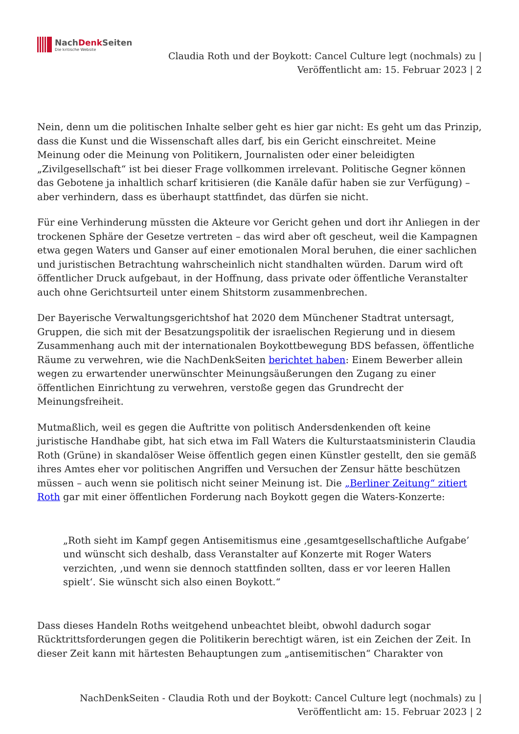NachDenk Seiten
Die kritische Website
Claudia Roth und der Boykott: Cancel Culture legt (nochmals) zu |
Veröffentlicht am: 15. Februar 2023 | 2
Nein, denn um die politischen Inhalte selber geht es hier gar nicht: Es geht um das Prinzip, dass die Kunst und die Wissenschaft alles darf, bis ein Gericht einschreitet. Meine Meinung oder die Meinung von Politikern, Journalisten oder einer beleidigten „Zivilgesellschaft“ ist bei dieser Frage vollkommen irrelevant. Politische Gegner können das Gebotene ja inhaltlich scharf kritisieren (die Kanäle dafür haben sie zur Verfügung) – aber verhindern, dass es überhaupt stattfindet, das dürfen sie nicht.
Für eine Verhinderung müssten die Akteure vor Gericht gehen und dort ihr Anliegen in der trockenen Sphäre der Gesetze vertreten – das wird aber oft gescheut, weil die Kampagnen etwa gegen Waters und Ganser auf einer emotionalen Moral beruhen, die einer sachlichen und juristischen Betrachtung wahrscheinlich nicht standhalten würden. Darum wird oft öffentlicher Druck aufgebaut, in der Hoffnung, dass private oder öffentliche Veranstalter auch ohne Gerichtsurteil unter einem Shitstorm zusammenbrechen.
Der Bayerische Verwaltungsgerichtshof hat 2020 dem Münchener Stadtrat untersagt, Gruppen, die sich mit der Besatzungspolitik der israelischen Regierung und in diesem Zusammenhang auch mit der internationalen Boykottbewegung BDS befassen, öffentliche Räume zu verwehren, wie die NachDenkSeiten berichtet haben: Einem Bewerber allein wegen zu erwartender unerwünschter Meinungsäußerungen den Zugang zu einer öffentlichen Einrichtung zu verwehren, verstoße gegen das Grundrecht der Meinungsfreiheit.
Mutmaßlich, weil es gegen die Auftritte von politisch Andersdenkenden oft keine juristische Handhabe gibt, hat sich etwa im Fall Waters die Kulturstaatsministerin Claudia Roth (Grüne) in skandalöser Weise öffentlich gegen einen Künstler gestellt, den sie gemäß ihres Amtes eher vor politischen Angriffen und Versuchen der Zensur hätte beschützen müssen – auch wenn sie politisch nicht seiner Meinung ist. Die „Berliner Zeitung“ zitiert Roth gar mit einer öffentlichen Forderung nach Boykott gegen die Waters-Konzerte:
„Roth sieht im Kampf gegen Antisemitismus eine ‚gesamtgesellschaftliche Aufgabe’ und wünscht sich deshalb, dass Veranstalter auf Konzerte mit Roger Waters verzichten, ‚und wenn sie dennoch stattfinden sollten, dass er vor leeren Hallen spielt‘. Sie wünscht sich also einen Boykott.“
Dass dieses Handeln Roths weitgehend unbeachtet bleibt, obwohl dadurch sogar Rücktrittsforderungen gegen die Politikerin berechtigt wären, ist ein Zeichen der Zeit. In dieser Zeit kann mit härtesten Behauptungen zum „antisemitischen“ Charakter von
NachDenkSeiten - Claudia Roth und der Boykott: Cancel Culture legt (nochmals) zu |
Veröffentlicht am: 15. Februar 2023 | 2